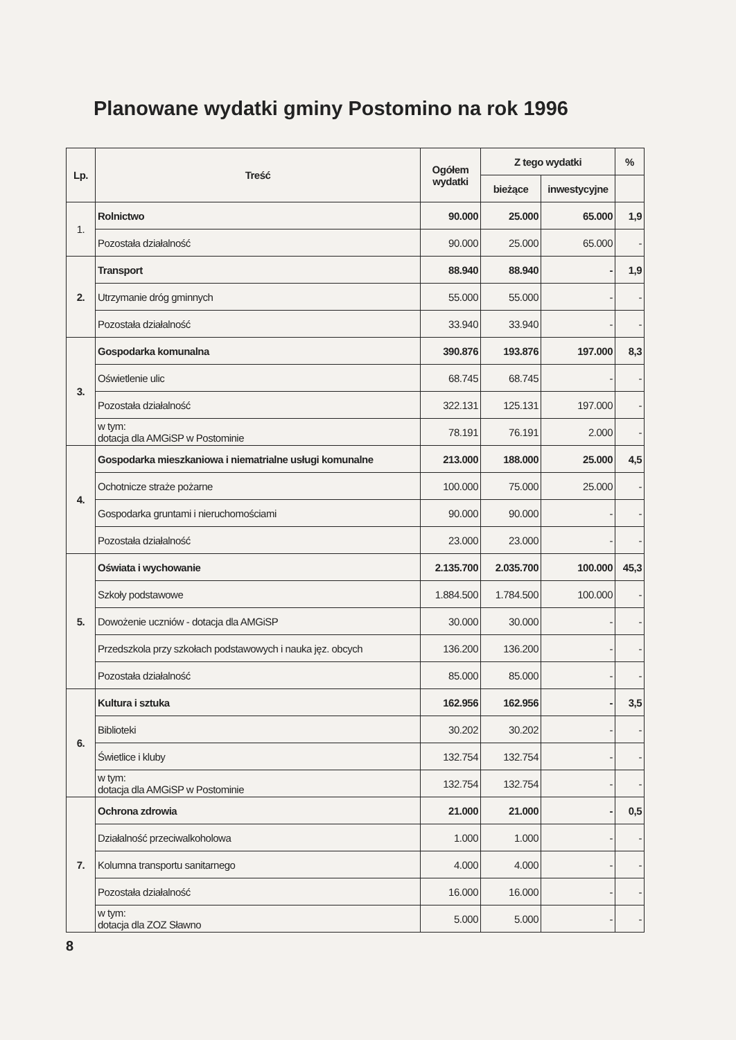Planowane wydatki gminy Postomino na rok 1996
| Lp. | Treść | Ogółem wydatki | Z tego wydatki | | % |
| --- | --- | --- | --- | --- | --- |
| | | | bieżące | inwestycyjne | |
| 1. | Rolnictwo | 90.000 | 25.000 | 65.000 | 1,9 |
| | Pozostała działalność | 90.000 | 25.000 | 65.000 | - |
| 2. | Transport | 88.940 | 88.940 | - | 1,9 |
| | Utrzymanie dróg gminnych | 55.000 | 55.000 | - | - |
| | Pozostała działalność | 33.940 | 33.940 | - | - |
| 3. | Gospodarka komunalna | 390.876 | 193.876 | 197.000 | 8,3 |
| | Oświetlenie ulic | 68.745 | 68.745 | - | - |
| | Pozostała działalność | 322.131 | 125.131 | 197.000 | - |
| | w tym: dotacja dla AMGiSP w Postominie | 78.191 | 76.191 | 2.000 | - |
| 4. | Gospodarka mieszkaniowa i niematrialne usługi komunalne | 213.000 | 188.000 | 25.000 | 4,5 |
| | Ochotnicze straże pożarne | 100.000 | 75.000 | 25.000 | - |
| | Gospodarka gruntami i nieruchomościami | 90.000 | 90.000 | - | - |
| | Pozostała działalność | 23.000 | 23.000 | - | - |
| 5. | Oświata i wychowanie | 2.135.700 | 2.035.700 | 100.000 | 45,3 |
| | Szkoły podstawowe | 1.884.500 | 1.784.500 | 100.000 | - |
| | Dowożenie uczniów - dotacja dla AMGiSP | 30.000 | 30.000 | - | - |
| | Przedszkola przy szkołach podstawowych i nauka jęz. obcych | 136.200 | 136.200 | - | - |
| | Pozostała działalność | 85.000 | 85.000 | - | - |
| 6. | Kultura i sztuka | 162.956 | 162.956 | - | 3,5 |
| | Biblioteki | 30.202 | 30.202 | - | - |
| | Świetlice i kluby | 132.754 | 132.754 | - | - |
| | w tym: dotacja dla AMGiSP w Postominie | 132.754 | 132.754 | - | - |
| 7. | Ochrona zdrowia | 21.000 | 21.000 | - | 0,5 |
| | Działalność przeciwalkoholowa | 1.000 | 1.000 | - | - |
| | Kolumna transportu sanitarnego | 4.000 | 4.000 | - | - |
| | Pozostała działalność | 16.000 | 16.000 | - | - |
| | w tym: dotacja dla ZOZ Sławno | 5.000 | 5.000 | - | - |
8